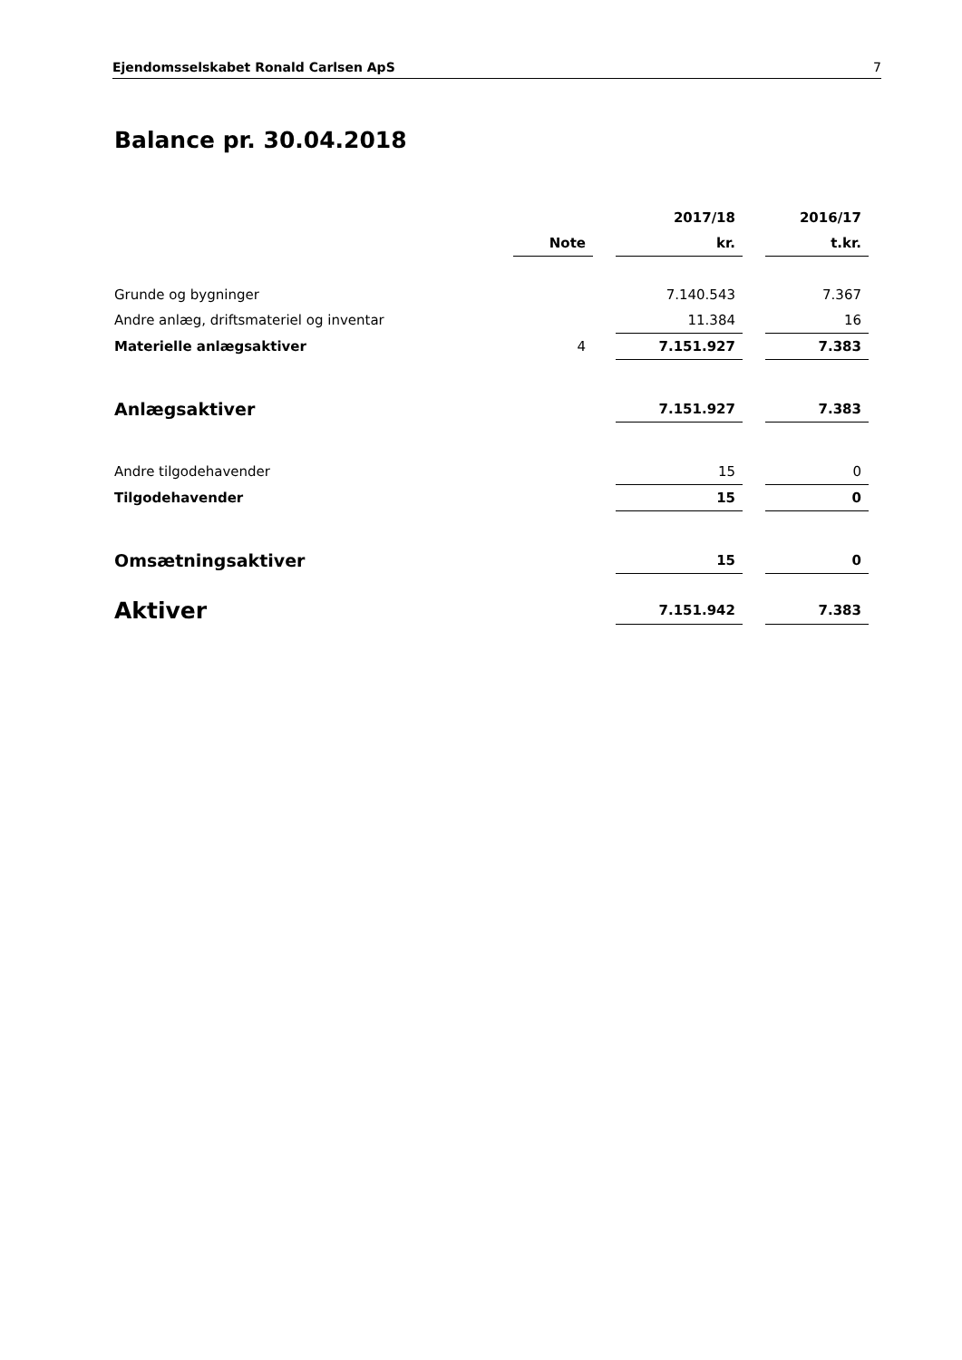Ejendomsselskabet Ronald Carlsen ApS 7
Balance pr. 30.04.2018
| | | | 2017/18 | | 2016/17 |
| | Note | | kr. | | t.kr. |
| Grunde og bygninger | | | 7.140.543 | | 7.367 |
| Andre anlæg, driftsmateriel og inventar | | | 11.384 | | 16 |
| Materielle anlægsaktiver | 4 | | 7.151.927 | | 7.383 |
| Anlægsaktiver | | | 7.151.927 | | 7.383 |
| Andre tilgodehavender | | | 15 | | 0 |
| Tilgodehavender | | | 15 | | 0 |
| Omsætningsaktiver | | | 15 | | 0 |
| Aktiver | | | 7.151.942 | | 7.383 |